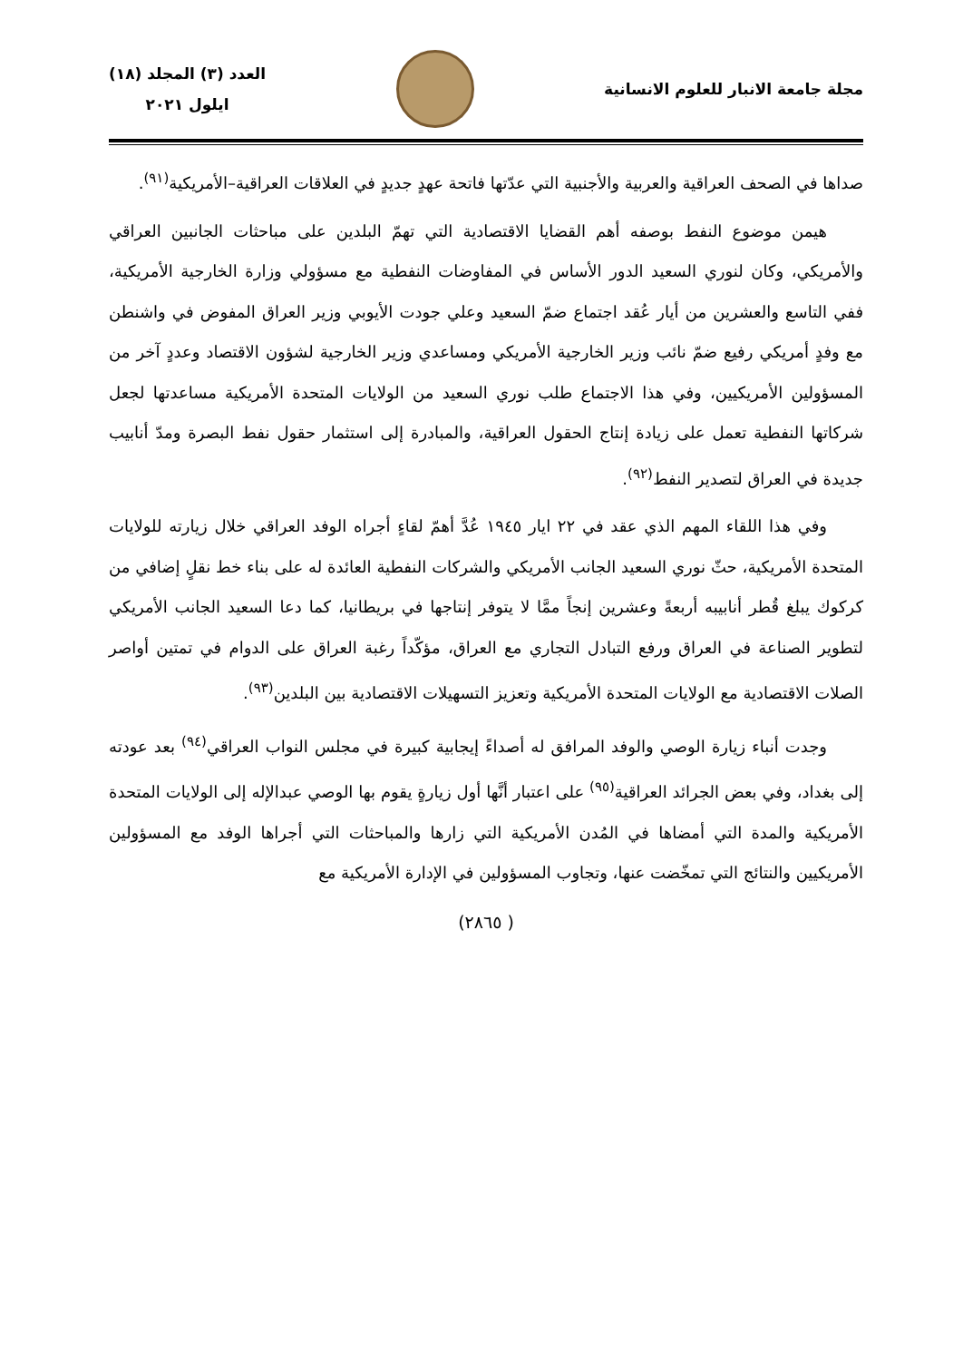مجلة جامعة الانبار للعلوم الانسانية
العدد (٣) المجلد (١٨)
ايلول ٢٠٢١
صداها في الصحف العراقية والعربية والأجنبية التي عدّتها فاتحة عهدٍ جديدٍ في العلاقات العراقية–الأمريكية<sup>(٩١)</sup>.
هيمن موضوع النفط بوصفه أهم القضايا الاقتصادية التي تهمّ البلدين على مباحثات الجانبين العراقي والأمريكي، وكان لنوري السعيد الدور الأساس في المفاوضات النفطية مع مسؤولي وزارة الخارجية الأمريكية، ففي التاسع والعشرين من أيار عُقد اجتماع ضمّ السعيد وعلي جودت الأيوبي وزير العراق المفوض في واشنطن مع وفدٍ أمريكي رفيع ضمّ نائب وزير الخارجية الأمريكي ومساعدي وزير الخارجية لشؤون الاقتصاد وعددٍ آخر من المسؤولين الأمريكيين، وفي هذا الاجتماع طلب نوري السعيد من الولايات المتحدة الأمريكية مساعدتها لجعل شركاتها النفطية تعمل على زيادة إنتاج الحقول العراقية، والمبادرة إلى استثمار حقول نفط البصرة ومدّ أنابيب جديدة في العراق لتصدير النفط<sup>(٩٢)</sup>.
وفي هذا اللقاء المهم الذي عقد في ٢٢ ايار ١٩٤٥ عُدَّ أهمّ لقاءٍ أجراه الوفد العراقي خلال زيارته للولايات المتحدة الأمريكية، حثّ نوري السعيد الجانب الأمريكي والشركات النفطية العائدة له على بناء خط نقلٍ إضافي من كركوك يبلغ قُطر أنابيبه أربعةً وعشرين إنجاً ممَّا لا يتوفر إنتاجها في بريطانيا، كما دعا السعيد الجانب الأمريكي لتطوير الصناعة في العراق ورفع التبادل التجاري مع العراق، مؤكّداً رغبة العراق على الدوام في تمتين أواصر الصلات الاقتصادية مع الولايات المتحدة الأمريكية وتعزيز التسهيلات الاقتصادية بين البلدين<sup>(٩٣)</sup>.
وجدت أنباء زيارة الوصي والوفد المرافق له أصداءً إيجابية كبيرة في مجلس النواب العراقي<sup>(٩٤)</sup> بعد عودته إلى بغداد، وفي بعض الجرائد العراقية<sup>(٩٥)</sup> على اعتبار أنَّها أول زيارةٍ يقوم بها الوصي عبدالإله إلى الولايات المتحدة الأمريكية والمدة التي أمضاها في المُدن الأمريكية التي زارها والمباحثات التي أجراها الوفد مع المسؤولين الأمريكيين والنتائج التي تمخّضت عنها، وتجاوب المسؤولين في الإدارة الأمريكية مع
( ٢٨٦٥)